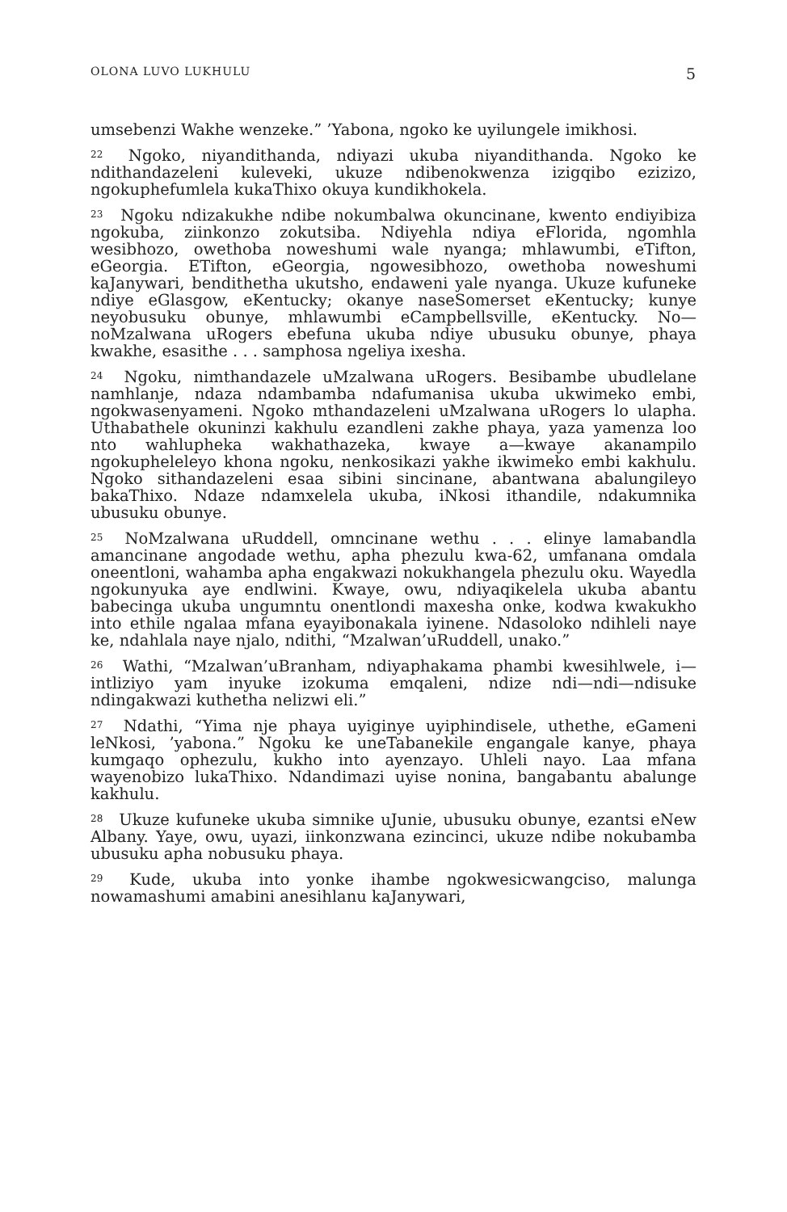OLONA LUVO LUKHULU 5
umsebenzi Wakhe wenzeke.” ’Yabona, ngoko ke uyilungele imikhosi.
<sup>22</sup> Ngoko, niyandithanda, ndiyazi ukuba niyandithanda. Ngoko ke ndithandazeleni kuleveki, ukuze ndibenokwenza izigqibo ezizizo, ngokuphefumlela kukaThixo okuya kundikhokela.
<sup>23</sup> Ngoku ndizakukhe ndibe nokumbalwa okuncinane, kwento endiyibiza ngokuba, ziinkonzo zokutsiba. Ndiyehla ndiya eFlorida, ngomhla wesibhozo, owethoba noweshumi wale nyanga; mhlawumbi, eTifton, eGeorgia. ETifton, eGeorgia, ngowesibhozo, owethoba noweshumi kaJanywari, bendithetha ukutsho, endaweni yale nyanga. Ukuze kufuneke ndiye eGlasgow, eKentucky; okanye naseSomerset eKentucky; kunye neyobusuku obunye, mhlawumbi eCampbellsville, eKentucky. No—noMzalwana uRogers ebefuna ukuba ndiye ubusuku obunye, phaya kwakhe, esasithe . . . samphosa ngeliya ixesha.
<sup>24</sup> Ngoku, nimthandazele uMzalwana uRogers. Besibambe ubudlelane namhlanje, ndaza ndambamba ndafumanisa ukuba ukwimeko embi, ngokwasenyameni. Ngoko mthandazeleni uMzalwana uRogers lo ulapha. Uthabathele okuninzi kakhulu ezandleni zakhe phaya, yaza yamenza loo nto wahlupheka wakhathazeka, kwaye a—kwaye akanampilo ngokupheleleyo khona ngoku, nenkosikazi yakhe ikwimeko embi kakhulu. Ngoko sithandazeleni esaa sibini sincinane, abantwana abalungileyo bakaThixo. Ndaze ndamxelela ukuba, iNkosi ithandile, ndakumnika ubusuku obunye.
<sup>25</sup> NoMzalwana uRuddell, omncinane wethu . . . elinye lamabandla amancinane angodade wethu, apha phezulu kwa-62, umfanana omdala oneentloni, wahamba apha engakwazi nokukhangela phezulu oku. Wayedla ngokunyuka aye endlwini. Kwaye, owu, ndiyaqikelela ukuba abantu babecinga ukuba ungumntu onentlondi maxesha onke, kodwa kwakukho into ethile ngalaa mfana eyayibonakala iyinene. Ndasoloko ndihleli naye ke, ndahlala naye njalo, ndithi, “Mzalwan’uRuddell, unako.”
<sup>26</sup> Wathi, “Mzalwan’uBranham, ndiyaphakama phambi kwesihlwele, i—intliziyo yam inyuke izokuma emqaleni, ndize ndi—ndi—ndisuke ndingakwazi kuthetha nelizwi eli.”
<sup>27</sup> Ndathi, “Yima nje phaya uyiginye uyiphindisele, uthethe, eGameni leNkosi, ’yabona.” Ngoku ke uneTabanekile engangale kanye, phaya kumgaqo ophezulu, kukho into ayenzayo. Uhleli nayo. Laa mfana wayenobizo lukaThixo. Ndandimazi uyise nonina, bangabantu abalunge kakhulu.
<sup>28</sup> Ukuze kufuneke ukuba simnike uJunie, ubusuku obunye, ezantsi eNew Albany. Yaye, owu, uyazi, iinkonzwana ezincinci, ukuze ndibe nokubamba ubusuku apha nobusuku phaya.
<sup>29</sup> Kude, ukuba into yonke ihambe ngokwesicwangciso, malunga nowamashumi amabini anesihlanu kaJanywari,